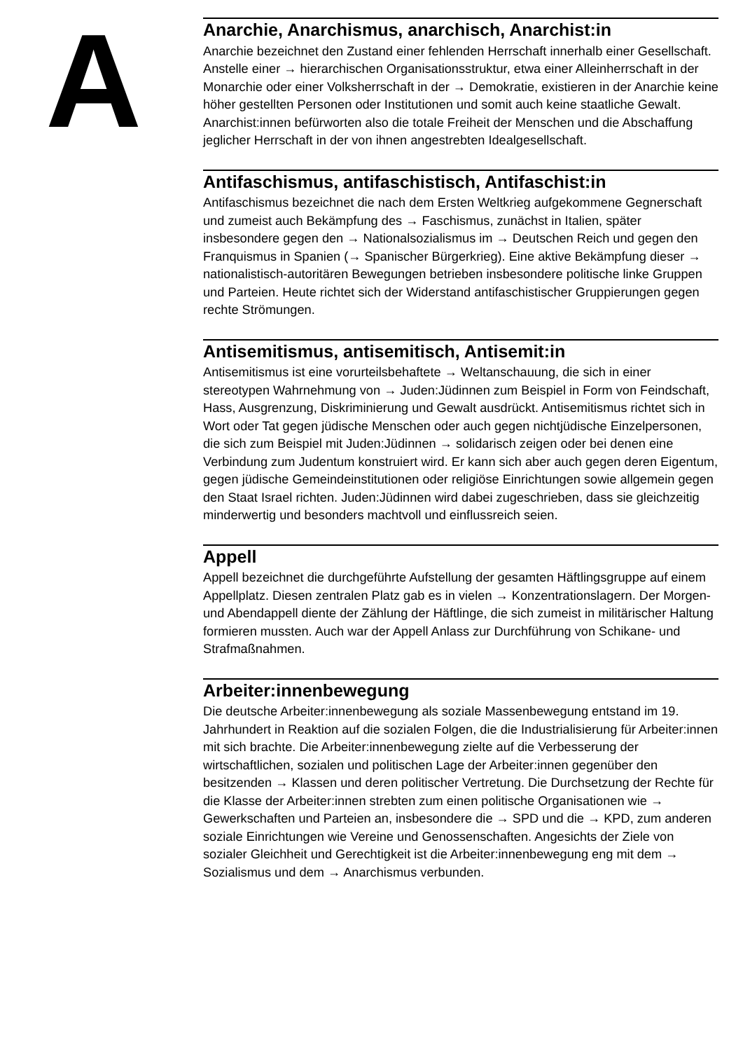A
Anarchie, Anarchismus, anarchisch, Anarchist:in
Anarchie bezeichnet den Zustand einer fehlenden Herrschaft innerhalb einer Gesellschaft. Anstelle einer → hierarchischen Organisationsstruktur, etwa einer Alleinherrschaft in der Monarchie oder einer Volksherrschaft in der → Demokratie, existieren in der Anarchie keine höher gestellten Personen oder Institutionen und somit auch keine staatliche Gewalt. Anarchist:innen befürworten also die totale Freiheit der Menschen und die Abschaffung jeglicher Herrschaft in der von ihnen angestrebten Idealgesellschaft.
Antifaschismus, antifaschistisch, Antifaschist:in
Antifaschismus bezeichnet die nach dem Ersten Weltkrieg aufgekommene Gegnerschaft und zumeist auch Bekämpfung des → Faschismus, zunächst in Italien, später insbesondere gegen den → Nationalsozialismus im → Deutschen Reich und gegen den Franquismus in Spanien (→ Spanischer Bürgerkrieg). Eine aktive Bekämpfung dieser → nationalistisch-autoritären Bewegungen betrieben insbesondere politische linke Gruppen und Parteien. Heute richtet sich der Widerstand antifaschistischer Gruppierungen gegen rechte Strömungen.
Antisemitismus, antisemitisch, Antisemit:in
Antisemitismus ist eine vorurteilsbehaftete → Weltanschauung, die sich in einer stereotypen Wahrnehmung von → Juden:Jüdinnen zum Beispiel in Form von Feindschaft, Hass, Ausgrenzung, Diskriminierung und Gewalt ausdrückt. Antisemitismus richtet sich in Wort oder Tat gegen jüdische Menschen oder auch gegen nichtjüdische Einzelpersonen, die sich zum Beispiel mit Juden:Jüdinnen → solidarisch zeigen oder bei denen eine Verbindung zum Judentum konstruiert wird. Er kann sich aber auch gegen deren Eigentum, gegen jüdische Gemeindeinstitutionen oder religiöse Einrichtungen sowie allgemein gegen den Staat Israel richten. Juden:Jüdinnen wird dabei zugeschrieben, dass sie gleichzeitig minderwertig und besonders machtvoll und einflussreich seien.
Appell
Appell bezeichnet die durchgeführte Aufstellung der gesamten Häftlingsgruppe auf einem Appellplatz. Diesen zentralen Platz gab es in vielen → Konzentrationslagern. Der Morgen- und Abendappell diente der Zählung der Häftlinge, die sich zumeist in militärischer Haltung formieren mussten. Auch war der Appell Anlass zur Durchführung von Schikane- und Strafmaßnahmen.
Arbeiter:innenbewegung
Die deutsche Arbeiter:innenbewegung als soziale Massenbewegung entstand im 19. Jahrhundert in Reaktion auf die sozialen Folgen, die die Industrialisierung für Arbeiter:innen mit sich brachte. Die Arbeiter:innenbewegung zielte auf die Verbesserung der wirtschaftlichen, sozialen und politischen Lage der Arbeiter:innen gegenüber den besitzenden → Klassen und deren politischer Vertretung. Die Durchsetzung der Rechte für die Klasse der Arbeiter:innen strebten zum einen politische Organisationen wie → Gewerkschaften und Parteien an, insbesondere die → SPD und die → KPD, zum anderen soziale Einrichtungen wie Vereine und Genossenschaften. Angesichts der Ziele von sozialer Gleichheit und Gerechtigkeit ist die Arbeiter:innenbewegung eng mit dem → Sozialismus und dem → Anarchismus verbunden.